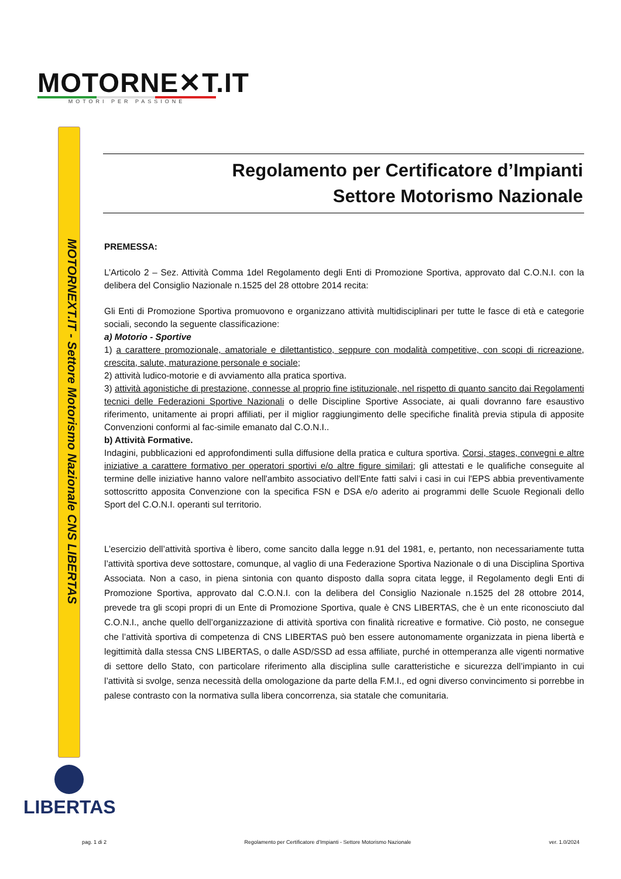MOTORNE✕T.IT
MOTORI PER PASSIONE
MOTORNEXT.IT - Settore Motorismo Nazionale CNS LIBERTAS
LIBERTAS
Regolamento per Certificatore d’Impianti
Settore Motorismo Nazionale
PREMESSA:
L’Articolo 2 – Sez. Attività Comma 1del Regolamento degli Enti di Promozione Sportiva, approvato dal C.O.N.I. con la delibera del Consiglio Nazionale n.1525 del 28 ottobre 2014 recita:
Gli Enti di Promozione Sportiva promuovono e organizzano attività multidisciplinari per tutte le fasce di età e categorie sociali, secondo la seguente classificazione:
a) Motorio - Sportive
1) a carattere promozionale, amatoriale e dilettantistico, seppure con modalità competitive, con scopi di ricreazione, crescita, salute, maturazione personale e sociale;
2) attività ludico-motorie e di avviamento alla pratica sportiva.
3) attività agonistiche di prestazione, connesse al proprio fine istituzionale, nel rispetto di quanto sancito dai Regolamenti tecnici delle Federazioni Sportive Nazionali o delle Discipline Sportive Associate, ai quali dovranno fare esaustivo riferimento, unitamente ai propri affiliati, per il miglior raggiungimento delle specifiche finalità previa stipula di apposite Convenzioni conformi al fac-simile emanato dal C.O.N.I..
b) Attività Formative.
Indagini, pubblicazioni ed approfondimenti sulla diffusione della pratica e cultura sportiva. Corsi, stages, convegni e altre iniziative a carattere formativo per operatori sportivi e/o altre figure similari; gli attestati e le qualifiche conseguite al termine delle iniziative hanno valore nell'ambito associativo dell'Ente fatti salvi i casi in cui l'EPS abbia preventivamente sottoscritto apposita Convenzione con la specifica FSN e DSA e/o aderito ai programmi delle Scuole Regionali dello Sport del C.O.N.I. operanti sul territorio.
L’esercizio dell’attività sportiva è libero, come sancito dalla legge n.91 del 1981, e, pertanto, non necessariamente tutta l’attività sportiva deve sottostare, comunque, al vaglio di una Federazione Sportiva Nazionale o di una Disciplina Sportiva Associata. Non a caso, in piena sintonia con quanto disposto dalla sopra citata legge, il Regolamento degli Enti di Promozione Sportiva, approvato dal C.O.N.I. con la delibera del Consiglio Nazionale n.1525 del 28 ottobre 2014, prevede tra gli scopi propri di un Ente di Promozione Sportiva, quale è CNS LIBERTAS, che è un ente riconosciuto dal C.O.N.I., anche quello dell’organizzazione di attività sportiva con finalità ricreative e formative. Ciò posto, ne consegue che l’attività sportiva di competenza di CNS LIBERTAS può ben essere autonomamente organizzata in piena libertà e legittimità dalla stessa CNS LIBERTAS, o dalle ASD/SSD ad essa affiliate, purché in ottemperanza alle vigenti normative di settore dello Stato, con particolare riferimento alla disciplina sulle caratteristiche e sicurezza dell’impianto in cui l’attività si svolge, senza necessità della omologazione da parte della F.M.I., ed ogni diverso convincimento si porrebbe in palese contrasto con la normativa sulla libera concorrenza, sia statale che comunitaria.
pag. 1 di 2 Regolamento per Certificatore d’Impianti - Settore Motorismo Nazionale ver. 1.0/2024